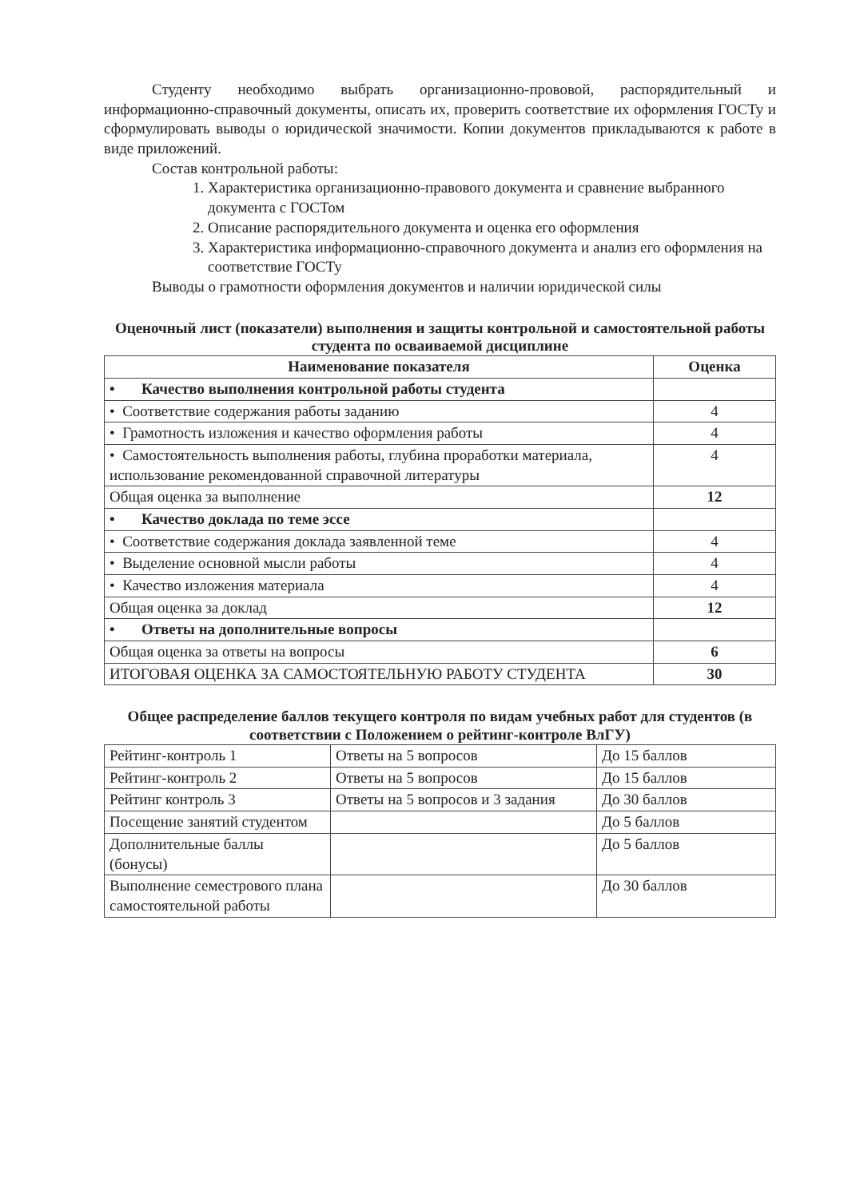Студенту необходимо выбрать организационно-прововой, распорядительный и информационно-справочный документы, описать их, проверить соответствие их оформления ГОСТу и сформулировать выводы о юридической значимости. Копии документов прикладываются к работе в виде приложений.
Состав контрольной работы:
1. Характеристика организационно-правового документа и сравнение выбранного документа с ГОСТом
2. Описание распорядительного документа и оценка его оформления
3. Характеристика информационно-справочного документа и анализ его оформления на соответствие ГОСТу
Выводы о грамотности оформления документов и наличии юридической силы
Оценочный лист (показатели) выполнения и защиты контрольной и самостоятельной работы студента по осваиваемой дисциплине
| Наименование показателя | Оценка |
| --- | --- |
| • Качество выполнения контрольной работы студента | |
| • Соответствие содержания работы заданию | 4 |
| • Грамотность изложения и качество оформления работы | 4 |
| • Самостоятельность выполнения работы, глубина проработки материала, использование рекомендованной справочной литературы | 4 |
| Общая оценка за выполнение | 12 |
| • Качество доклада по теме эссе | |
| • Соответствие содержания доклада заявленной теме | 4 |
| • Выделение основной мысли работы | 4 |
| • Качество изложения материала | 4 |
| Общая оценка за доклад | 12 |
| • Ответы на дополнительные вопросы | |
| Общая оценка за ответы на вопросы | 6 |
| ИТОГОВАЯ ОЦЕНКА ЗА САМОСТОЯТЕЛЬНУЮ РАБОТУ СТУДЕНТА | 30 |
Общее распределение баллов текущего контроля по видам учебных работ для студентов (в соответствии с Положением о рейтинг-контроле ВлГУ)
| Рейтинг-контроль 1 | Ответы на 5 вопросов | До 15 баллов |
| Рейтинг-контроль 2 | Ответы на 5 вопросов | До 15 баллов |
| Рейтинг контроль 3 | Ответы на 5 вопросов и 3 задания | До 30 баллов |
| Посещение занятий студентом | | До 5 баллов |
| Дополнительные баллы (бонусы) | | До 5 баллов |
| Выполнение семестрового плана самостоятельной работы | | До 30 баллов |